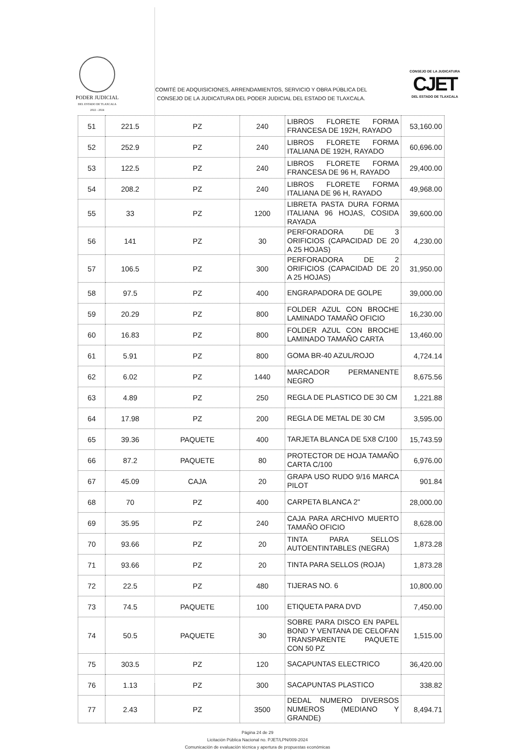PODER JUDICIAL
DEL ESTADO DE TLAXCALA
2022 - 2024
COMITÉ DE ADQUISICIONES, ARRENDAMIENTOS, SERVICIO Y OBRA PÚBLICA DEL
CONSEJO DE LA JUDICATURA DEL PODER JUDICIAL DEL ESTADO DE TLAXCALA.
CONSEJO DE LA JUDICATURA
CJET
DEL ESTADO DE TLAXCALA
| 51 | 221.5 | PZ | 240 | LIBROS FLORETE FORMA FRANCESA DE 192H, RAYADO | 53,160.00 |
| 52 | 252.9 | PZ | 240 | LIBROS FLORETE FORMA ITALIANA DE 192H, RAYADO | 60,696.00 |
| 53 | 122.5 | PZ | 240 | LIBROS FLORETE FORMA FRANCESA DE 96 H, RAYADO | 29,400.00 |
| 54 | 208.2 | PZ | 240 | LIBROS FLORETE FORMA ITALIANA DE 96 H, RAYADO | 49,968.00 |
| 55 | 33 | PZ | 1200 | LIBRETA PASTA DURA FORMA ITALIANA 96 HOJAS, COSIDA RAYADA | 39,600.00 |
| 56 | 141 | PZ | 30 | PERFORADORA DE 3 ORIFICIOS (CAPACIDAD DE 20 A 25 HOJAS) | 4,230.00 |
| 57 | 106.5 | PZ | 300 | PERFORADORA DE 2 ORIFICIOS (CAPACIDAD DE 20 A 25 HOJAS) | 31,950.00 |
| 58 | 97.5 | PZ | 400 | ENGRAPADORA DE GOLPE | 39,000.00 |
| 59 | 20.29 | PZ | 800 | FOLDER AZUL CON BROCHE LAMINADO TAMAÑO OFICIO | 16,230.00 |
| 60 | 16.83 | PZ | 800 | FOLDER AZUL CON BROCHE LAMINADO TAMAÑO CARTA | 13,460.00 |
| 61 | 5.91 | PZ | 800 | GOMA BR-40 AZUL/ROJO | 4,724.14 |
| 62 | 6.02 | PZ | 1440 | MARCADOR PERMANENTE NEGRO | 8,675.56 |
| 63 | 4.89 | PZ | 250 | REGLA DE PLASTICO DE 30 CM | 1,221.88 |
| 64 | 17.98 | PZ | 200 | REGLA DE METAL DE 30 CM | 3,595.00 |
| 65 | 39.36 | PAQUETE | 400 | TARJETA BLANCA DE 5X8 C/100 | 15,743.59 |
| 66 | 87.2 | PAQUETE | 80 | PROTECTOR DE HOJA TAMAÑO CARTA C/100 | 6,976.00 |
| 67 | 45.09 | CAJA | 20 | GRAPA USO RUDO 9/16 MARCA PILOT | 901.84 |
| 68 | 70 | PZ | 400 | CARPETA BLANCA 2" | 28,000.00 |
| 69 | 35.95 | PZ | 240 | CAJA PARA ARCHIVO MUERTO TAMAÑO OFICIO | 8,628.00 |
| 70 | 93.66 | PZ | 20 | TINTA PARA SELLOS AUTOENTINTABLES (NEGRA) | 1,873.28 |
| 71 | 93.66 | PZ | 20 | TINTA PARA SELLOS (ROJA) | 1,873.28 |
| 72 | 22.5 | PZ | 480 | TIJERAS NO. 6 | 10,800.00 |
| 73 | 74.5 | PAQUETE | 100 | ETIQUETA PARA DVD | 7,450.00 |
| 74 | 50.5 | PAQUETE | 30 | SOBRE PARA DISCO EN PAPEL BOND Y VENTANA DE CELOFAN TRANSPARENTE PAQUETE CON 50 PZ | 1,515.00 |
| 75 | 303.5 | PZ | 120 | SACAPUNTAS ELECTRICO | 36,420.00 |
| 76 | 1.13 | PZ | 300 | SACAPUNTAS PLASTICO | 338.82 |
| 77 | 2.43 | PZ | 3500 | DEDAL NUMERO DIVERSOS NUMEROS (MEDIANO Y GRANDE) | 8,494.71 |
Página 24 de 29
Licitación Pública Nacional no. PJET/LPN/009-2024
Comunicación de evaluación técnica y apertura de propuestas económicas